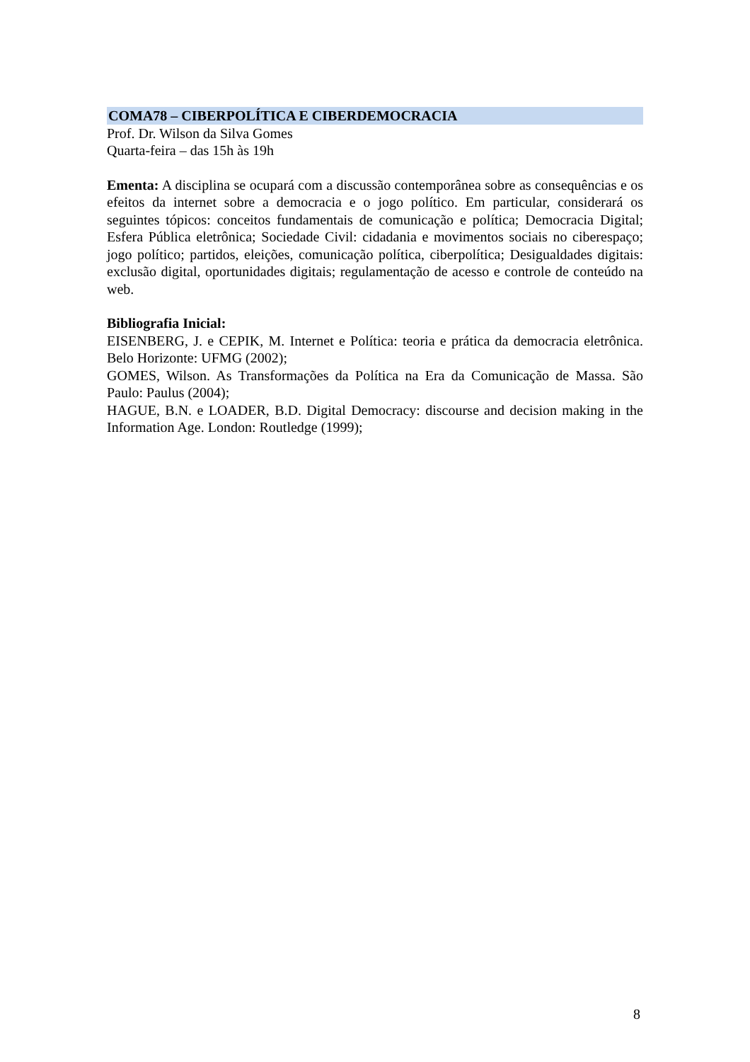COMA78 – CIBERPOLÍTICA E CIBERDEMOCRACIA
Prof. Dr. Wilson da Silva Gomes
Quarta-feira – das 15h às 19h
Ementa: A disciplina se ocupará com a discussão contemporânea sobre as consequências e os efeitos da internet sobre a democracia e o jogo político. Em particular, considerará os seguintes tópicos: conceitos fundamentais de comunicação e política; Democracia Digital; Esfera Pública eletrônica; Sociedade Civil: cidadania e movimentos sociais no ciberespaço; jogo político; partidos, eleições, comunicação política, ciberpolítica; Desigualdades digitais: exclusão digital, oportunidades digitais; regulamentação de acesso e controle de conteúdo na web.
Bibliografia Inicial:
EISENBERG, J. e CEPIK, M. Internet e Política: teoria e prática da democracia eletrônica. Belo Horizonte: UFMG (2002);
GOMES, Wilson. As Transformações da Política na Era da Comunicação de Massa. São Paulo: Paulus (2004);
HAGUE, B.N. e LOADER, B.D. Digital Democracy: discourse and decision making in the Information Age. London: Routledge (1999);
8